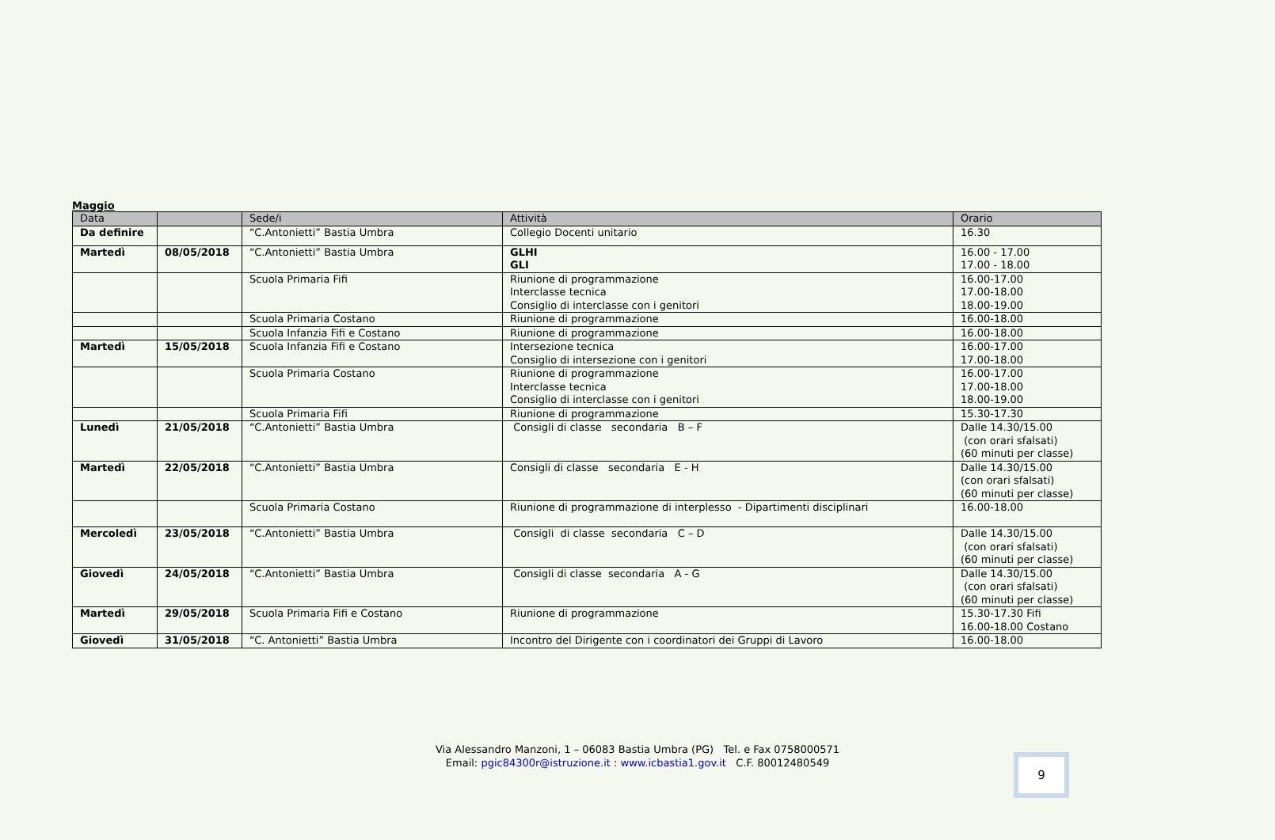Maggio
| Data | | Sede/i | Attività | Orario |
| --- | --- | --- | --- | --- |
| Da definire | | “C.Antonietti” Bastia Umbra | Collegio Docenti unitario | 16.30 |
| Martedì | 08/05/2018 | “C.Antonietti” Bastia Umbra | GLHI GLI | 16.00 - 17.00 17.00 - 18.00 |
| | | Scuola Primaria Fifi | Riunione di programmazione Interclasse tecnica Consiglio di interclasse con i genitori | 16.00-17.00 17.00-18.00 18.00-19.00 |
| | | Scuola Primaria Costano | Riunione di programmazione | 16.00-18.00 |
| | | Scuola Infanzia Fifi e Costano | Riunione di programmazione | 16.00-18.00 |
| Martedì | 15/05/2018 | Scuola Infanzia Fifi e Costano | Intersezione tecnica Consiglio di intersezione con i genitori | 16.00-17.00 17.00-18.00 |
| | | Scuola Primaria Costano | Riunione di programmazione Interclasse tecnica Consiglio di interclasse con i genitori | 16.00-17.00 17.00-18.00 18.00-19.00 |
| | | Scuola Primaria Fifi | Riunione di programmazione | 15.30-17.30 |
| Lunedì | 21/05/2018 | “C.Antonietti” Bastia Umbra | Consigli di classe secondaria B – F | Dalle 14.30/15.00 (con orari sfalsati) (60 minuti per classe) |
| Martedì | 22/05/2018 | “C.Antonietti” Bastia Umbra | Consigli di classe secondaria E - H | Dalle 14.30/15.00 (con orari sfalsati) (60 minuti per classe) |
| | | Scuola Primaria Costano | Riunione di programmazione di interplesso - Dipartimenti disciplinari | 16.00-18.00 |
| Mercoledì | 23/05/2018 | “C.Antonietti” Bastia Umbra | Consigli di classe secondaria C – D | Dalle 14.30/15.00 (con orari sfalsati) (60 minuti per classe) |
| Giovedì | 24/05/2018 | “C.Antonietti” Bastia Umbra | Consigli di classe secondaria A - G | Dalle 14.30/15.00 (con orari sfalsati) (60 minuti per classe) |
| Martedì | 29/05/2018 | Scuola Primaria Fifi e Costano | Riunione di programmazione | 15.30-17.30 Fifi 16.00-18.00 Costano |
| Giovedì | 31/05/2018 | “C. Antonietti” Bastia Umbra | Incontro del Dirigente con i coordinatori dei Gruppi di Lavoro | 16.00-18.00 |
Via Alessandro Manzoni, 1 – 06083 Bastia Umbra (PG) Tel. e Fax 0758000571
Email: pgic84300r@istruzione.it : www.icbastia1.gov.it C.F. 80012480549
9